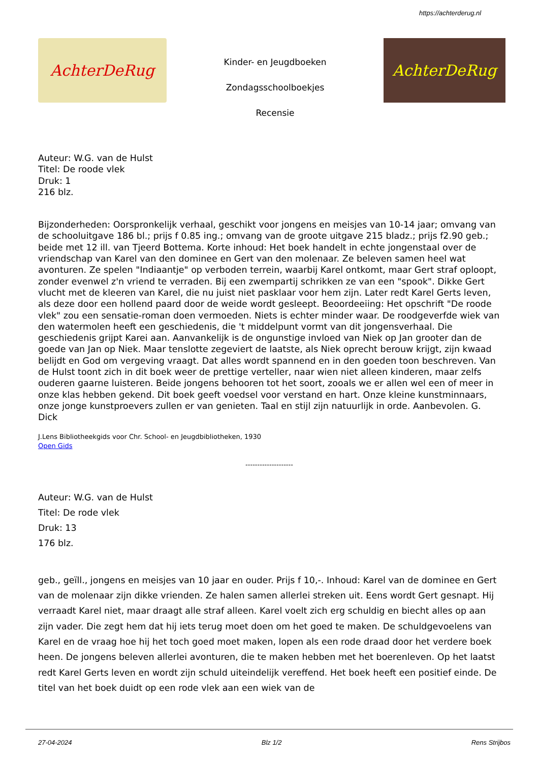https://achterderug.nl
AchterDeRug
Kinder- en Jeugdboeken
Zondagsschoolboekjes
Recensie
AchterDeRug
Auteur: W.G. van de Hulst
Titel: De roode vlek
Druk: 1
216 blz.
Bijzonderheden: Oorspronkelijk verhaal, geschikt voor jongens en meisjes van 10-14 jaar; omvang van de schooluitgave 186 bl.; prijs f 0.85 ing.; omvang van de groote uitgave 215 bladz.; prijs f2.90 geb.; beide met 12 ill. van Tjeerd Bottema. Korte inhoud: Het boek handelt in echte jongenstaal over de vriendschap van Karel van den dominee en Gert van den molenaar. Ze beleven samen heel wat avonturen. Ze spelen "Indiaantje" op verboden terrein, waarbij Karel ontkomt, maar Gert straf oploopt, zonder evenwel z'n vriend te verraden. Bij een zwempartij schrikken ze van een "spook". Dikke Gert vlucht met de kleeren van Karel, die nu juist niet pasklaar voor hem zijn. Later redt Karel Gerts leven, als deze door een hollend paard door de weide wordt gesleept. Beoordeeiing: Het opschrift "De roode vlek" zou een sensatie-roman doen vermoeden. Niets is echter minder waar. De roodgeverfde wiek van den watermolen heeft een geschiedenis, die 't middelpunt vormt van dit jongensverhaal. Die geschiedenis grijpt Karei aan. Aanvankelijk is de ongunstige invloed van Niek op Jan grooter dan de goede van Jan op Niek. Maar tenslotte zegeviert de laatste, als Niek oprecht berouw krijgt, zijn kwaad belijdt en God om vergeving vraagt. Dat alles wordt spannend en in den goeden toon beschreven. Van de Hulst toont zich in dit boek weer de prettige verteller, naar wien niet alleen kinderen, maar zelfs ouderen gaarne luisteren. Beide jongens behooren tot het soort, zooals we er allen wel een of meer in onze klas hebben gekend. Dit boek geeft voedsel voor verstand en hart. Onze kleine kunstminnaars, onze jonge kunstproevers zullen er van genieten. Taal en stijl zijn natuurlijk in orde. Aanbevolen. G. Dick
J.Lens Bibliotheekgids voor Chr. School- en Jeugdbibliotheken, 1930
Open Gids
--------------------
Auteur: W.G. van de Hulst
Titel: De rode vlek
Druk: 13
176 blz.
geb., geïll., jongens en meisjes van 10 jaar en ouder. Prijs f 10,-. Inhoud: Karel van de dominee en Gert van de molenaar zijn dikke vrienden. Ze halen samen allerlei streken uit. Eens wordt Gert gesnapt. Hij verraadt Karel niet, maar draagt alle straf alleen. Karel voelt zich erg schuldig en biecht alles op aan zijn vader. Die zegt hem dat hij iets terug moet doen om het goed te maken. De schuldgevoelens van Karel en de vraag hoe hij het toch goed moet maken, lopen als een rode draad door het verdere boek heen. De jongens beleven allerlei avonturen, die te maken hebben met het boerenleven. Op het laatst redt Karel Gerts leven en wordt zijn schuld uiteindelijk vereffend. Het boek heeft een positief einde. De titel van het boek duidt op een rode vlek aan een wiek van de
27-04-2024 Blz 1/2 Rens Strijbos